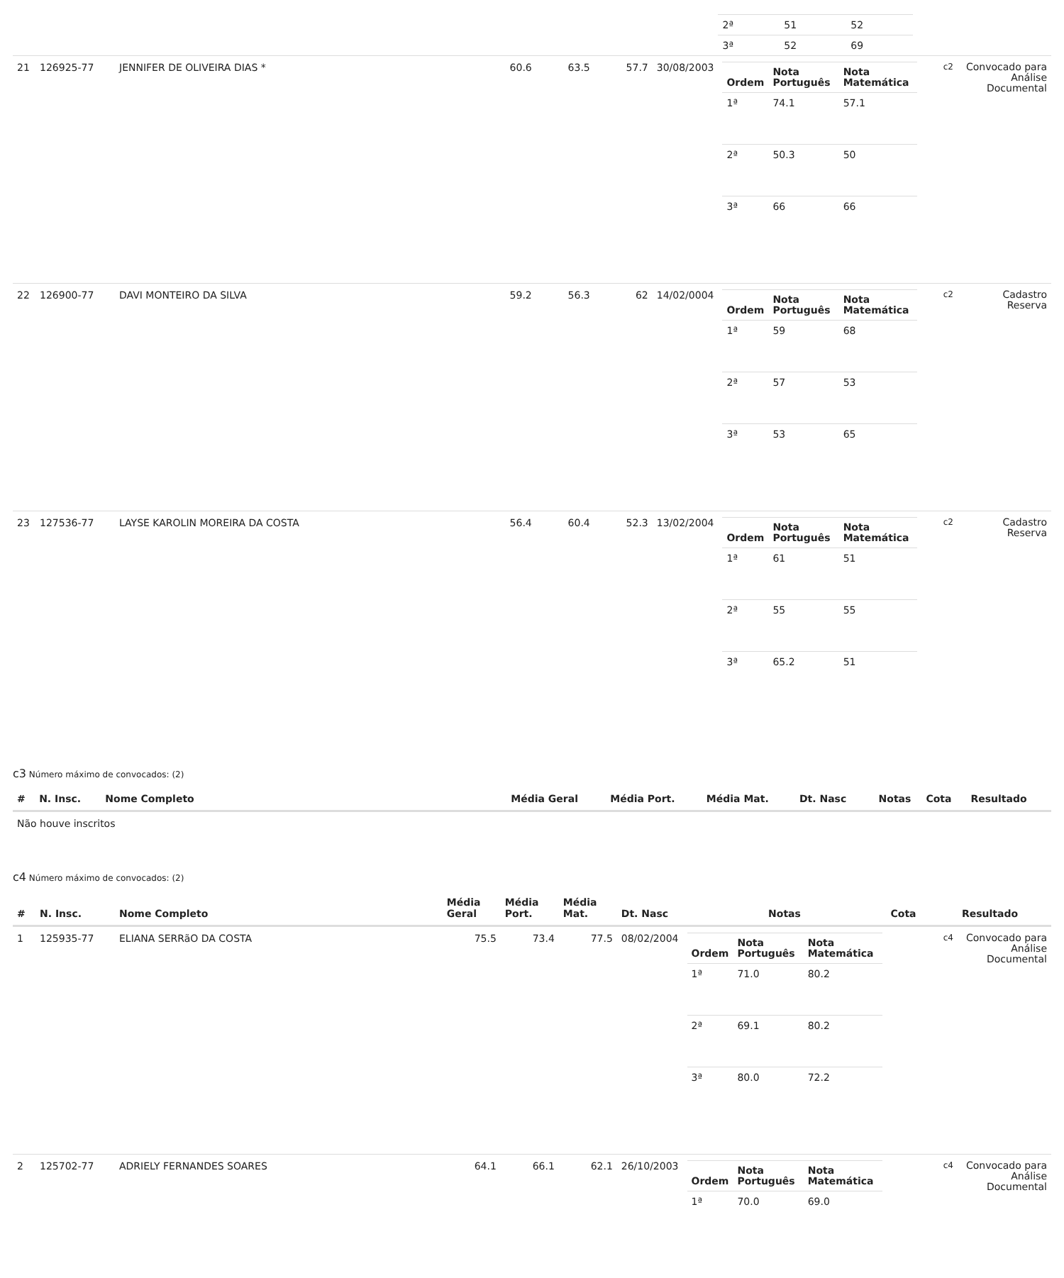| | | | | | | | / 2ª / 51 / 52 / / 3ª / 52 / 69 / | | |
| 21 | 126925-77 | JENNIFER DE OLIVEIRA DIAS * | 60.6 | 63.5 | 57.7 | 30/08/2003 | / Ordem / Nota Português / Nota Matemática / / --- / --- / --- / / 1ª / 74.1 / 57.1 / / 2ª / 50.3 / 50 / / 3ª / 66 / 66 / | c2 | Convocado para Análise Documental |
| 22 | 126900-77 | DAVI MONTEIRO DA SILVA | 59.2 | 56.3 | 62 | 14/02/0004 | / Ordem / Nota Português / Nota Matemática / / --- / --- / --- / / 1ª / 59 / 68 / / 2ª / 57 / 53 / / 3ª / 53 / 65 / | c2 | Cadastro Reserva |
| 23 | 127536-77 | LAYSE KAROLIN MOREIRA DA COSTA | 56.4 | 60.4 | 52.3 | 13/02/2004 | / Ordem / Nota Português / Nota Matemática / / --- / --- / --- / / 1ª / 61 / 51 / / 2ª / 55 / 55 / / 3ª / 65.2 / 51 / | c2 | Cadastro Reserva |
c3 Número máximo de convocados: (2)
| # | N. Insc. | Nome Completo | Média Geral | Média Port. | Média Mat. | Dt. Nasc | Notas | Cota | Resultado |
| --- | --- | --- | --- | --- | --- | --- | --- | --- | --- |
| Não houve inscritos | | | | | | | | | |
c4 Número máximo de convocados: (2)
| # | N. Insc. | Nome Completo | Média Geral | Média Port. | Média Mat. | Dt. Nasc | Notas | Cota | Resultado |
| --- | --- | --- | --- | --- | --- | --- | --- | --- | --- |
| 1 | 125935-77 | ELIANA SERRãO DA COSTA | 75.5 | 73.4 | 77.5 | 08/02/2004 | / Ordem / Nota Português / Nota Matemática / / --- / --- / --- / / 1ª / 71.0 / 80.2 / / 2ª / 69.1 / 80.2 / / 3ª / 80.0 / 72.2 / | c4 | Convocado para Análise Documental |
| 2 | 125702-77 | ADRIELY FERNANDES SOARES | 64.1 | 66.1 | 62.1 | 26/10/2003 | / Ordem / Nota Português / Nota Matemática / / --- / --- / --- / / 1ª / 70.0 / 69.0 / | c4 | Convocado para Análise Documental |